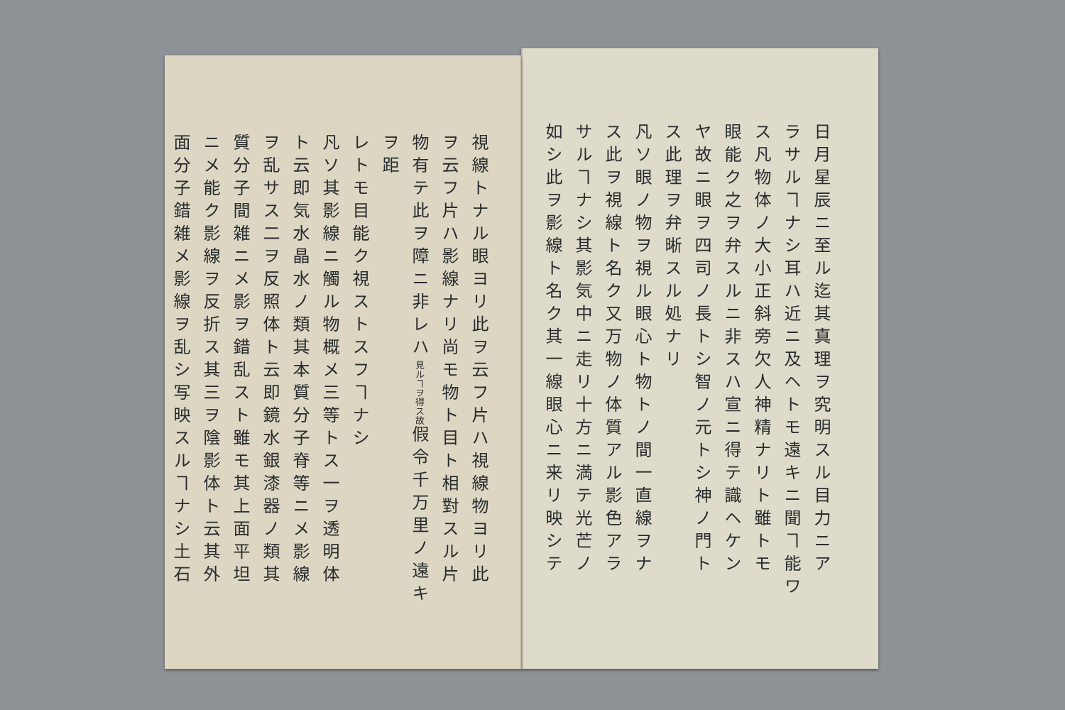日月星辰ニ至ル迄其真理ヲ究明スル目力ニア
ラサルヿナシ耳ハ近ニ及ヘトモ遠キニ聞ヿ能ワ
ス凡物体ノ大小正斜旁欠人神精ナリト雖トモ
眼能ク之ヲ弁スルニ非スハ宣ニ得テ識ヘケン
ヤ故ニ眼ヲ四司ノ長トシ智ノ元トシ神ノ門ト
ス此理ヲ弁晰スル処ナリ
凡ソ眼ノ物ヲ視ル眼心ト物トノ間一直線ヲナ
ス此ヲ視線ト名ク又万物ノ体質アル影色アラ
サルヿナシ其影気中ニ走リ十方ニ満テ光芒ノ
如シ此ヲ影線ト名ク其一線眼心ニ来リ映シテ
視線トナル眼ヨリ此ヲ云フ片ハ視線物ヨリ此
ヲ云フ片ハ影線ナリ尚モ物ト目ト相對スル片
物有テ此ヲ障ニ非レハ見ルヿヲ得ス故假令千万里ノ遠キヲ距
レトモ目能ク視ストスフヿナシ
凡ソ其影線ニ觸ル物概メ三等トス一ヲ透明体
ト云即気水晶水ノ類其本質分子脊等ニメ影線
ヲ乱サス二ヲ反照体ト云即鏡水銀漆器ノ類其
質分子間雑ニメ影ヲ錯乱スト雖モ其上面平坦
ニメ能ク影線ヲ反折ス其三ヲ陰影体ト云其外
面分子錯雑メ影線ヲ乱シ写映スルヿナシ土石